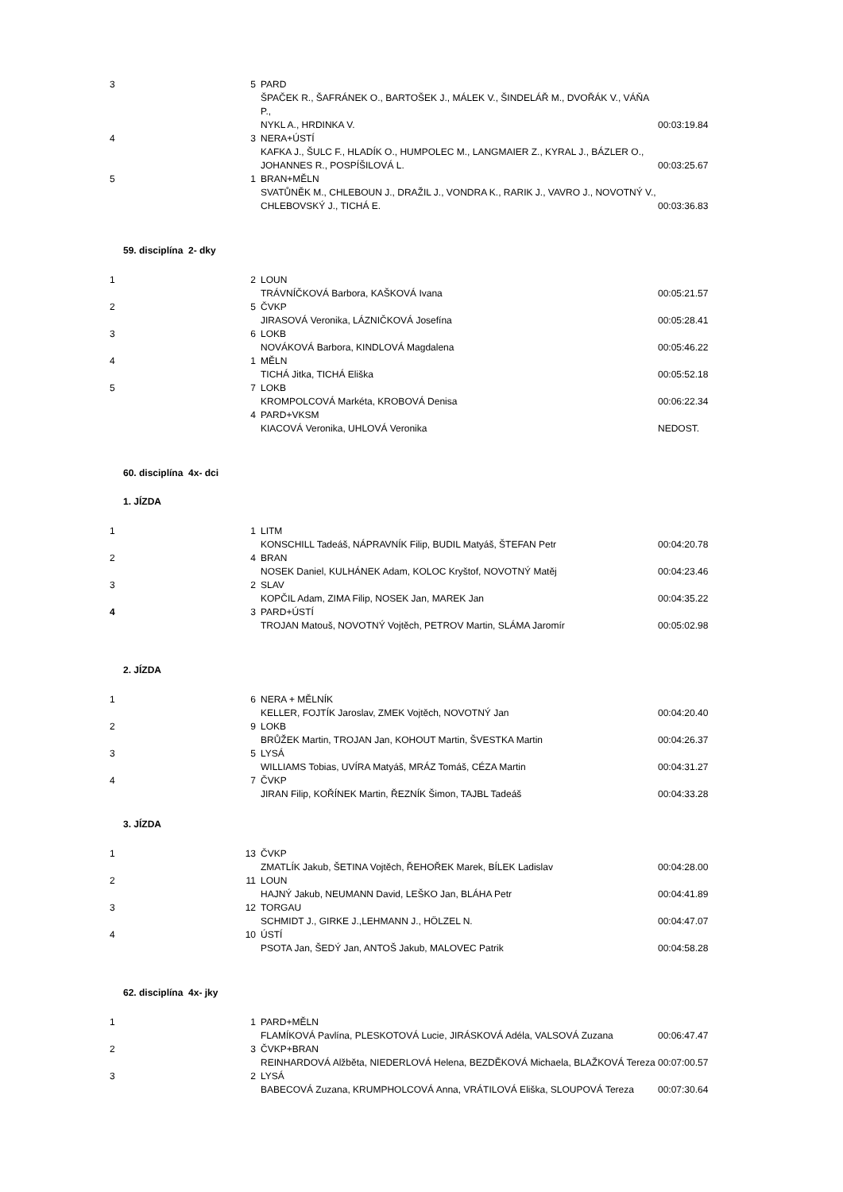| 3 | 5 | PARD ŠPAČEK R., ŠAFRÁNEK O., BARTOŠEK J., MÁLEK V., ŠINDELÁŘ M., DVOŘÁK V., VÁŇA P., NYKL A., HRDINKA V. | 00:03:19.84 |
| 4 | 3 | NERA+ÚSTÍ KAFKA J., ŠULC F., HLADÍK O., HUMPOLEC M., LANGMAIER Z., KYRAL J., BÁZLER O., JOHANNES R., POSPÍŠILOVÁ L. | 00:03:25.67 |
| 5 | 1 | BRAN+MĚLN SVATŮNĚK M., CHLEBOUN J., DRAŽIL J., VONDRA K., RARIK J., VAVRO J., NOVOTNÝ V., CHLEBOVSKÝ J., TICHÁ E. | 00:03:36.83 |
59. disciplína 2- dky
| 1 | 2 | LOUN TRÁVNÍČKOVÁ Barbora, KAŠKOVÁ Ivana | 00:05:21.57 |
| 2 | 5 | ČVKP JIRASOVÁ Veronika, LÁZNIČKOVÁ Josefína | 00:05:28.41 |
| 3 | 6 | LOKB NOVÁKOVÁ Barbora, KINDLOVÁ Magdalena | 00:05:46.22 |
| 4 | 1 | MĚLN TICHÁ Jitka, TICHÁ Eliška | 00:05:52.18 |
| 5 | 7 | LOKB KROMPOLCOVÁ Markéta, KROBOVÁ Denisa | 00:06:22.34 |
| | 4 | PARD+VKSM KIACOVÁ Veronika, UHLOVÁ Veronika | NEDOST. |
60. disciplína 4x- dci
1. JÍZDA
| 1 | 1 | LITM KONSCHILL Tadeáš, NÁPRAVNÍK Filip, BUDIL Matyáš, ŠTEFAN Petr | 00:04:20.78 |
| 2 | 4 | BRAN NOSEK Daniel, KULHÁNEK Adam, KOLOC Kryštof, NOVOTNÝ Matěj | 00:04:23.46 |
| 3 | 2 | SLAV KOPČIL Adam, ZIMA Filip, NOSEK Jan, MAREK Jan | 00:04:35.22 |
| 4 | 3 | PARD+ÚSTÍ TROJAN Matouš, NOVOTNÝ Vojtěch, PETROV Martin, SLÁMA Jaromír | 00:05:02.98 |
2. JÍZDA
| 1 | 6 | NERA + MĚLNÍK KELLER, FOJTÍK Jaroslav, ZMEK Vojtěch, NOVOTNÝ Jan | 00:04:20.40 |
| 2 | 9 | LOKB BRŮŽEK Martin, TROJAN Jan, KOHOUT Martin, ŠVESTKA Martin | 00:04:26.37 |
| 3 | 5 | LYSÁ WILLIAMS Tobias, UVÍRA Matyáš, MRÁZ Tomáš, CÉZA Martin | 00:04:31.27 |
| 4 | 7 | ČVKP JIRAN Filip, KOŘÍNEK Martin, ŘEZNÍK Šimon, TAJBL Tadeáš | 00:04:33.28 |
3. JÍZDA
| 1 | 13 | ČVKP ZMATLÍK Jakub, ŠETINA Vojtěch, ŘEHOŘEK Marek, BÍLEK Ladislav | 00:04:28.00 |
| 2 | 11 | LOUN HAJNÝ Jakub, NEUMANN David, LEŠKO Jan, BLÁHA Petr | 00:04:41.89 |
| 3 | 12 | TORGAU SCHMIDT J., GIRKE J.,LEHMANN J., HÖLZEL N. | 00:04:47.07 |
| 4 | 10 | ÚSTÍ PSOTA Jan, ŠEDÝ Jan, ANTOŠ Jakub, MALOVEC Patrik | 00:04:58.28 |
62. disciplína 4x- jky
| 1 | 1 | PARD+MĚLN FLAMÍKOVÁ Pavlína, PLESKOTOVÁ Lucie, JIRÁSKOVÁ Adéla, VALSOVÁ Zuzana | 00:06:47.47 |
| 2 | 3 | ČVKP+BRAN REINHARDOVÁ Alžběta, NIEDERLOVÁ Helena, BEZDĚKOVÁ Michaela, BLAŽKOVÁ Tereza | 00:07:00.57 |
| 3 | 2 | LYSÁ BABECOVÁ Zuzana, KRUMPHOLCOVÁ Anna, VRÁTILOVÁ Eliška, SLOUPOVÁ Tereza | 00:07:30.64 |